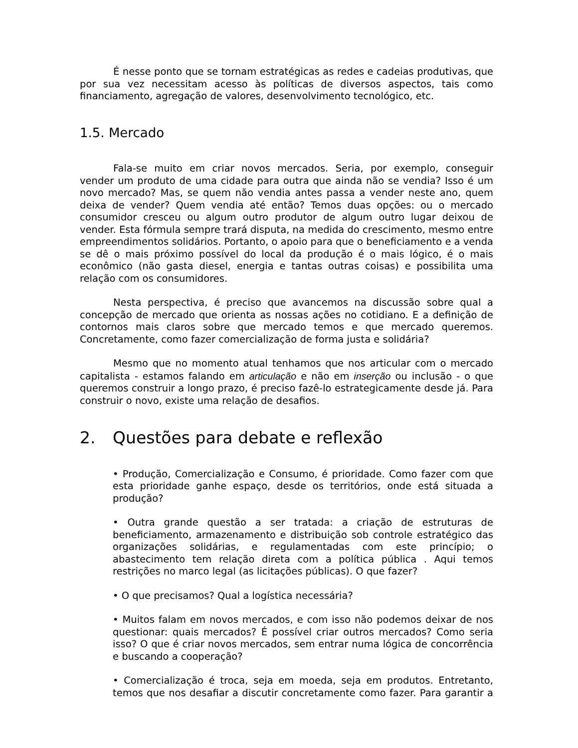É nesse ponto que se tornam estratégicas as redes e cadeias produtivas, que por sua vez necessitam acesso às políticas de diversos aspectos, tais como financiamento, agregação de valores, desenvolvimento tecnológico, etc.
1.5. Mercado
Fala-se muito em criar novos mercados. Seria, por exemplo, conseguir vender um produto de uma cidade para outra que ainda não se vendia? Isso é um novo mercado? Mas, se quem não vendia antes passa a vender neste ano, quem deixa de vender? Quem vendia até então? Temos duas opções: ou o mercado consumidor cresceu ou algum outro produtor de algum outro lugar deixou de vender. Esta fórmula sempre trará disputa, na medida do crescimento, mesmo entre empreendimentos solidários. Portanto, o apoio para que o beneficiamento e a venda se dê o mais próximo possível do local da produção é o mais lógico, é o mais econômico (não gasta diesel, energia e tantas outras coisas) e possibilita uma relação com os consumidores.
Nesta perspectiva, é preciso que avancemos na discussão sobre qual a concepção de mercado que orienta as nossas ações no cotidiano. E a definição de contornos mais claros sobre que mercado temos e que mercado queremos. Concretamente, como fazer comercialização de forma justa e solidária?
Mesmo que no momento atual tenhamos que nos articular com o mercado capitalista - estamos falando em articulação e não em inserção ou inclusão - o que queremos construir a longo prazo, é preciso fazê-lo estrategicamente desde já. Para construir o novo, existe uma relação de desafios.
2. Questões para debate e reflexão
• Produção, Comercialização e Consumo, é prioridade. Como fazer com que esta prioridade ganhe espaço, desde os territórios, onde está situada a produção?
• Outra grande questão a ser tratada: a criação de estruturas de beneficiamento, armazenamento e distribuição sob controle estratégico das organizações solidárias, e regulamentadas com este princípio; o abastecimento tem relação direta com a política pública . Aqui temos restrições no marco legal (as licitações públicas). O que fazer?
• O que precisamos? Qual a logística necessária?
• Muitos falam em novos mercados, e com isso não podemos deixar de nos questionar: quais mercados? É possível criar outros mercados? Como seria isso? O que é criar novos mercados, sem entrar numa lógica de concorrência e buscando a cooperação?
• Comercialização é troca, seja em moeda, seja em produtos. Entretanto, temos que nos desafiar a discutir concretamente como fazer. Para garantir a